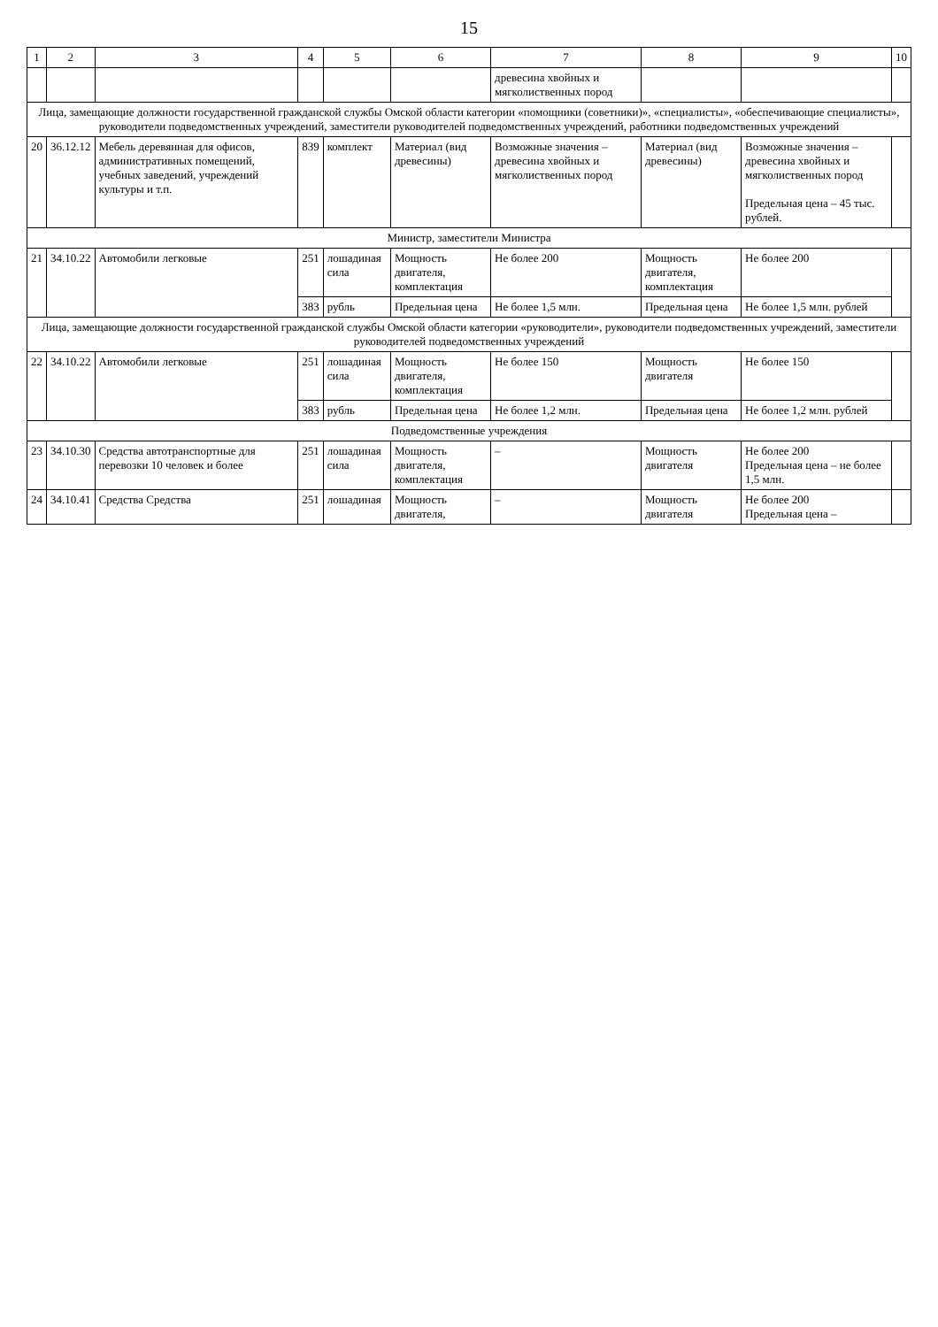15
| 1 | 2 | 3 | 4 | 5 | 6 | 7 | 8 | 9 | 10 |
| --- | --- | --- | --- | --- | --- | --- | --- | --- | --- |
| | | | | | | древесина хвойных и мягколиственных пород | | | |
| Лица, замещающие должности государственной гражданской службы Омской области категории «помощники (советники)», «специалисты», «обеспечивающие специалисты», руководители подведомственных учреждений, заместители руководителей подведомственных учреждений, работники подведомственных учреждений | | | | | | | | | |
| 20 | 36.12.12 | Мебель деревянная для офисов, административных помещений, учебных заведений, учреждений культуры и т.п. | 839 | комплект | Материал (вид древесины) | Возможные значения – древесина хвойных и мягколиственных пород | Материал (вид древесины) | Возможные значения – древесина хвойных и мягколиственных пород Предельная цена – 45 тыс. рублей. | |
| Министр, заместители Министра | | | | | | | | | |
| 21 | 34.10.22 | Автомобили легковые | 251 | лошадиная сила | Мощность двигателя, комплектация | Не более 200 | Мощность двигателя, комплектация | Не более 200 | |
| | | | 383 | рубль | Предельная цена | Не более 1,5 млн. | Предельная цена | Не более 1,5 млн. рублей | |
| Лица, замещающие должности государственной гражданской службы Омской области категории «руководители», руководители подведомственных учреждений, заместители руководителей подведомственных учреждений | | | | | | | | | |
| 22 | 34.10.22 | Автомобили легковые | 251 | лошадиная сила | Мощность двигателя, комплектация | Не более 150 | Мощность двигателя | Не более 150 | |
| | | | 383 | рубль | Предельная цена | Не более 1,2 млн. | Предельная цена | Не более 1,2 млн. рублей | |
| Подведомственные учреждения | | | | | | | | | |
| 23 | 34.10.30 | Средства автотранспортные для перевозки 10 человек и более | 251 | лошадиная сила | Мощность двигателя, комплектация | – | Мощность двигателя | Не более 200 Предельная цена – не более 1,5 млн. | |
| 24 | 34.10.41 | Средства Средства | 251 | лошадиная | Мощность двигателя, | – | Мощность двигателя | Не более 200 Предельная цена – | |